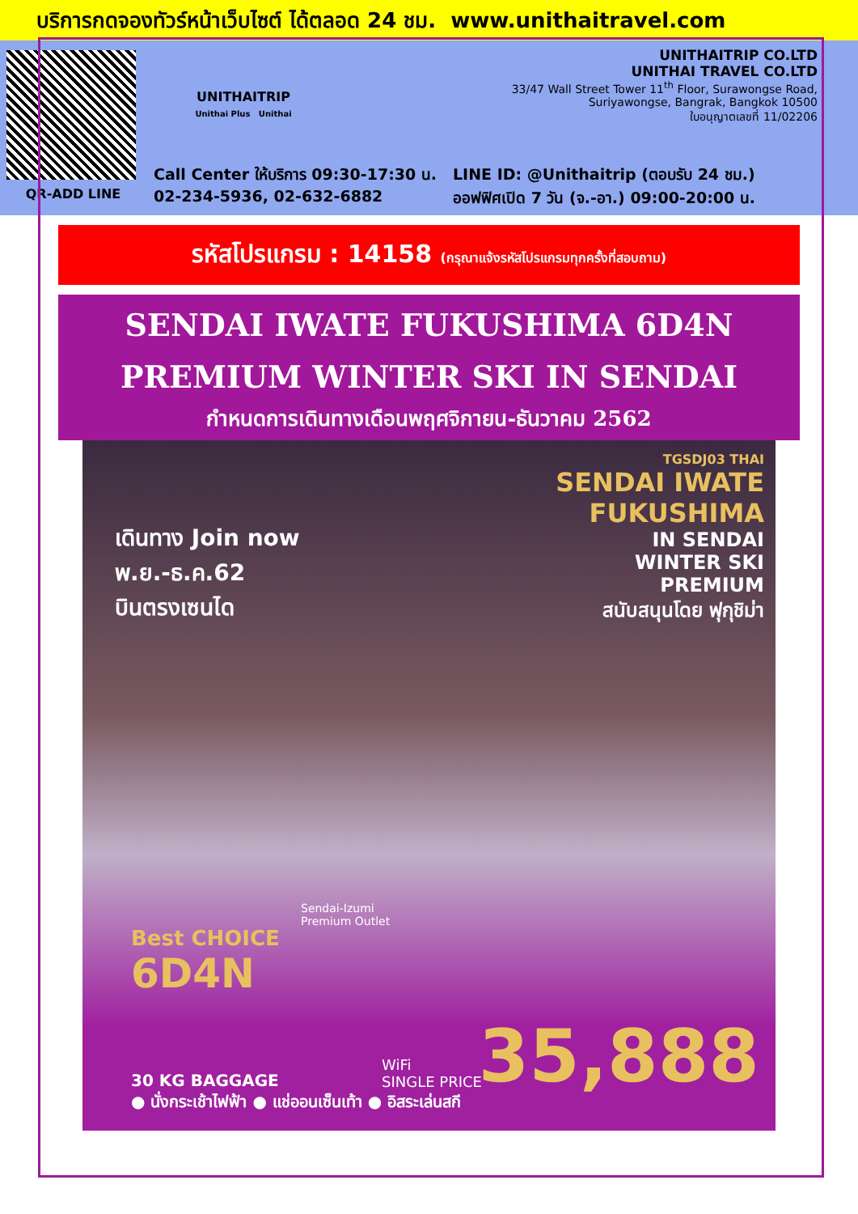บริการกดจองทัวร์หน้าเว็บไซต์ ได้ตลอด 24 ชม. www.unithaitravel.com
QR-ADD LINE
UNITHAITRIP
Unithai Plus Unithai
UNITHAITRIP CO.LTD
UNITHAI TRAVEL CO.LTD
33/47 Wall Street Tower 11<sup>th</sup> Floor, Surawongse Road,
Suriyawongse, Bangrak, Bangkok 10500
ใบอนุญาตเลขที่ 11/02206
Call Center ให้บริการ 09:30-17:30 น.
02-234-5936, 02-632-6882
LINE ID: @Unithaitrip (ตอบรับ 24 ชม.)
ออฟฟิศเปิด 7 วัน (จ.-อา.) 09:00-20:00 น.
รหัสโปรแกรม : 14158 (กรุณาแจ้งรหัสโปรแกรมทุกครั้งที่สอบถาม)
SENDAI IWATE FUKUSHIMA 6D4N
PREMIUM WINTER SKI IN SENDAI
กำหนดการเดินทางเดือนพฤศจิกายน-ธันวาคม 2562
TGSDJ03 THAI
SENDAI IWATE
FUKUSHIMA
IN SENDAI
WINTER SKI
PREMIUM
สนับสนุนโดย ฟุกุชิม่า
เดินทาง Join now
พ.ย.-ธ.ค.62
บินตรงเซนได
Sendai-Izumi
Premium Outlet
Best CHOICE
6D4N
30 KG BAGGAGE
● นั่งกระเช้าไฟฟ้า ● แช่ออนเซ็นเท้า ● อิสระเล่นสกี
WiFi
SINGLE PRICE
35,888